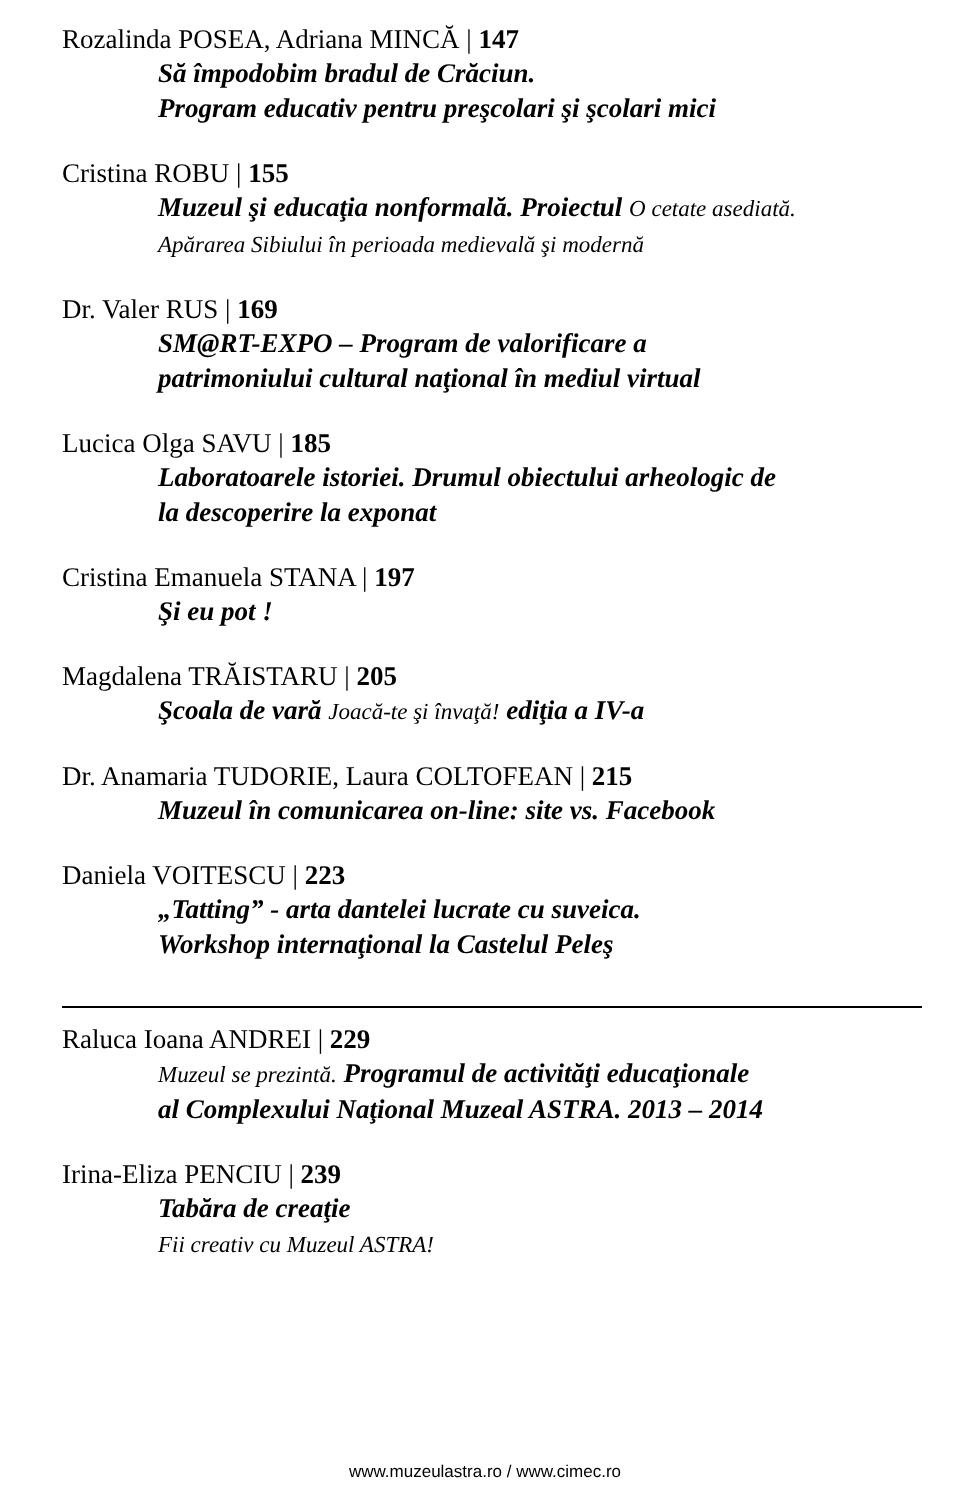Rozalinda POSEA, Adriana MINCĂ | 147
Să împodobim bradul de Crăciun.
Program educativ pentru preşcolari şi şcolari mici
Cristina ROBU | 155
Muzeul şi educaţia nonformală. Proiectul O cetate asediată.
Apărarea Sibiului în perioada medievală şi modernă
Dr. Valer RUS | 169
SM@RT-EXPO – Program de valorificare a
patrimoniului cultural naţional în mediul virtual
Lucica Olga SAVU | 185
Laboratoarele istoriei. Drumul obiectului arheologic de
la descoperire la exponat
Cristina Emanuela STANA | 197
Şi eu pot !
Magdalena TRĂISTARU | 205
Şcoala de vară Joacă-te şi învaţă! ediţia a IV-a
Dr. Anamaria TUDORIE, Laura COLTOFEAN | 215
Muzeul în comunicarea on-line: site vs. Facebook
Daniela VOITESCU | 223
„Tatting” - arta dantelei lucrate cu suveica.
Workshop internaţional la Castelul Peleş
Raluca Ioana ANDREI | 229
Muzeul se prezintă. Programul de activităţi educaţionale
al Complexului Naţional Muzeal ASTRA. 2013 – 2014
Irina-Eliza PENCIU | 239
Tabăra de creaţie
Fii creativ cu Muzeul ASTRA!
www.muzeulastra.ro / www.cimec.ro